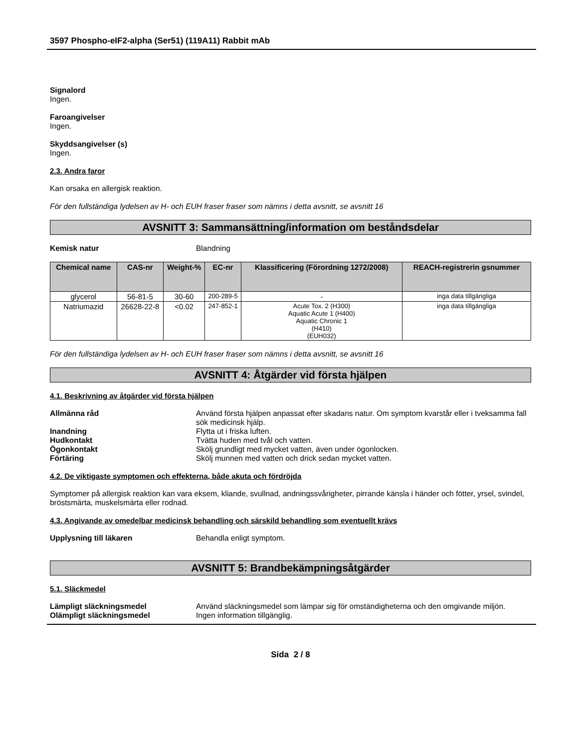3597 Phospho-eIF2-alpha (Ser51) (119A11) Rabbit mAb
Signalord
Ingen.
Faroangivelser
Ingen.
Skyddsangivelser (s)
Ingen.
2.3. Andra faror
Kan orsaka en allergisk reaktion.
För den fullständiga lydelsen av H- och EUH fraser fraser som nämns i detta avsnitt, se avsnitt 16
AVSNITT 3: Sammansättning/information om beståndsdelar
Kemisk natur Blandning
| Chemical name | CAS-nr | Weight-% | EC-nr | Klassificering (Förordning 1272/2008) | REACH-registrerin gsnummer |
| --- | --- | --- | --- | --- | --- |
| glycerol | 56-81-5 | 30-60 | 200-289-5 | - | inga data tillgängliga |
| Natriumazid | 26628-22-8 | <0.02 | 247-852-1 | Acute Tox. 2 (H300) Aquatic Acute 1 (H400) Aquatic Chronic 1 (H410) (EUH032) | inga data tillgängliga |
För den fullständiga lydelsen av H- och EUH fraser fraser som nämns i detta avsnitt, se avsnitt 16
AVSNITT 4: Åtgärder vid första hjälpen
4.1. Beskrivning av åtgärder vid första hjälpen
Allmänna råd Använd första hjälpen anpassat efter skadans natur. Om symptom kvarstår eller i tveksamma fall sök medicinsk hjälp.
Inandning Flytta ut i friska luften.
Hudkontakt Tvätta huden med tvål och vatten.
Ögonkontakt Skölj grundligt med mycket vatten, även under ögonlocken.
Förtäring Skölj munnen med vatten och drick sedan mycket vatten.
4.2. De viktigaste symptomen och effekterna, både akuta och fördröjda
Symptomer på allergisk reaktion kan vara eksem, kliande, svullnad, andningssvårigheter, pirrande känsla i händer och fötter, yrsel, svindel, bröstsmärta, muskelsmärta eller rodnad.
4.3. Angivande av omedelbar medicinsk behandling och särskild behandling som eventuellt krävs
Upplysning till läkaren Behandla enligt symptom.
AVSNITT 5: Brandbekämpningsåtgärder
5.1. Släckmedel
Lämpligt släckningsmedel Använd släckningsmedel som lämpar sig för omständigheterna och den omgivande miljön.
Olämpligt släckningsmedel Ingen information tillgänglig.
Sida 2 / 8